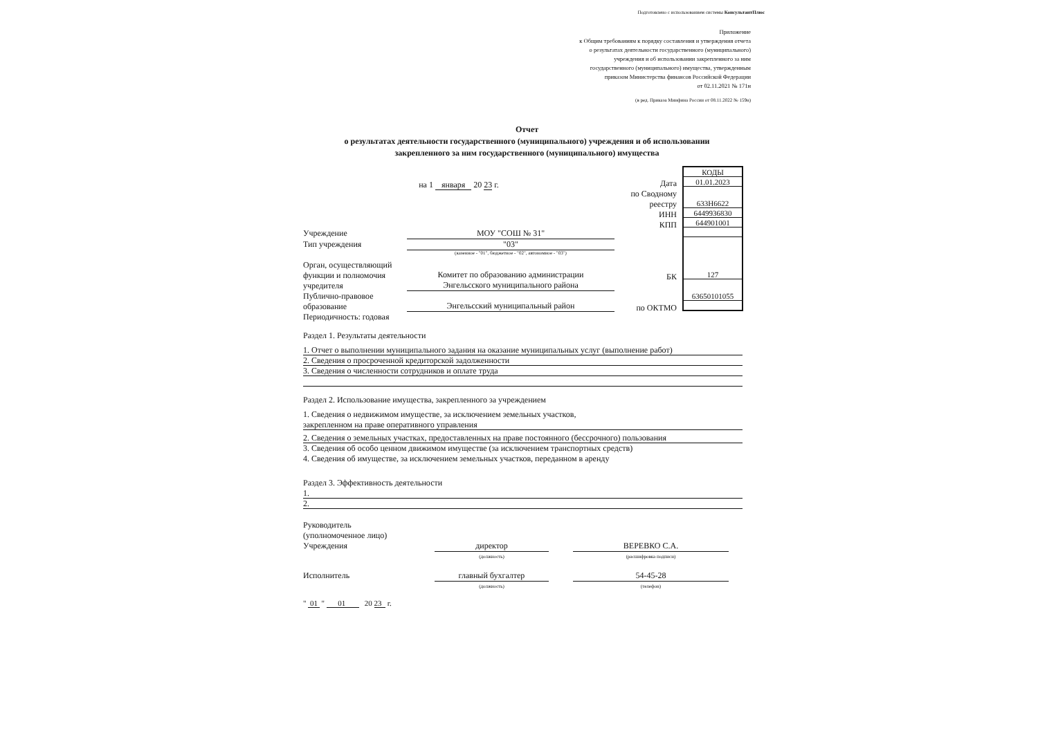Подготовлено с использованием системы КонсультантПлюс
Приложение
к Общим требованиям к порядку составления и утверждения отчета
о результатах деятельности государственного (муниципального)
учреждения и об использовании закрепленного за ним
государственного (муниципального) имущества, утвержденным
приказом Министерства финансов Российской Федерации
от 02.11.2021 № 171н
(в ред. Приказа Минфина России от 08.11.2022 № 159н)
Отчет
о результатах деятельности государственного (муниципального) учреждения и об использовании
закрепленного за ним государственного (муниципального) имущества
на 1 января 20 23 г.
Учреждение МОУ "СОШ № 31"
Тип учреждения "03"
(казенное - "01", бюджетное - "02", автономное - "03")
Орган, осуществляющий
функции и полномочия
учредителя Комитет по образованию администрации
Энгельсского муниципального района
Публично-правовое
образование Энгельсский муниципальный район
Периодичность: годовая
Дата
по Сводному
реестру
ИНН
КПП
БК
по ОКТМО
| КОДЫ |
| 01.01.2023 |
| 633Н6622 |
| 6449936830 |
| 644901001 |
| 127 |
| 63650101055 |
Раздел 1. Результаты деятельности
1. Отчет о выполнении муниципального задания на оказание муниципальных услуг (выполнение работ)
2. Сведения о просроченной кредиторской задолженности
3. Сведения о численности сотрудников и оплате труда
Раздел 2. Использование имущества, закрепленного за учреждением
1. Сведения о недвижимом имуществе, за исключением земельных участков,
закрепленном на праве оперативного управления
2. Сведения о земельных участках, предоставленных на праве постоянного (бессрочного) пользования
3. Сведения об особо ценном движимом имуществе (за исключением транспортных средств)
4. Сведения об имуществе, за исключением земельных участков, переданном в аренду
Раздел 3. Эффективность деятельности
1.
2.
Руководитель
(уполномоченное лицо)
Учреждения
директор
(должность)
ВЕРЕВКО С.А.
(расшифровка подписи)
Исполнитель главный бухгалтер
(должность)
54-45-28
(телефон)
" 01 " 01 20 23 г.